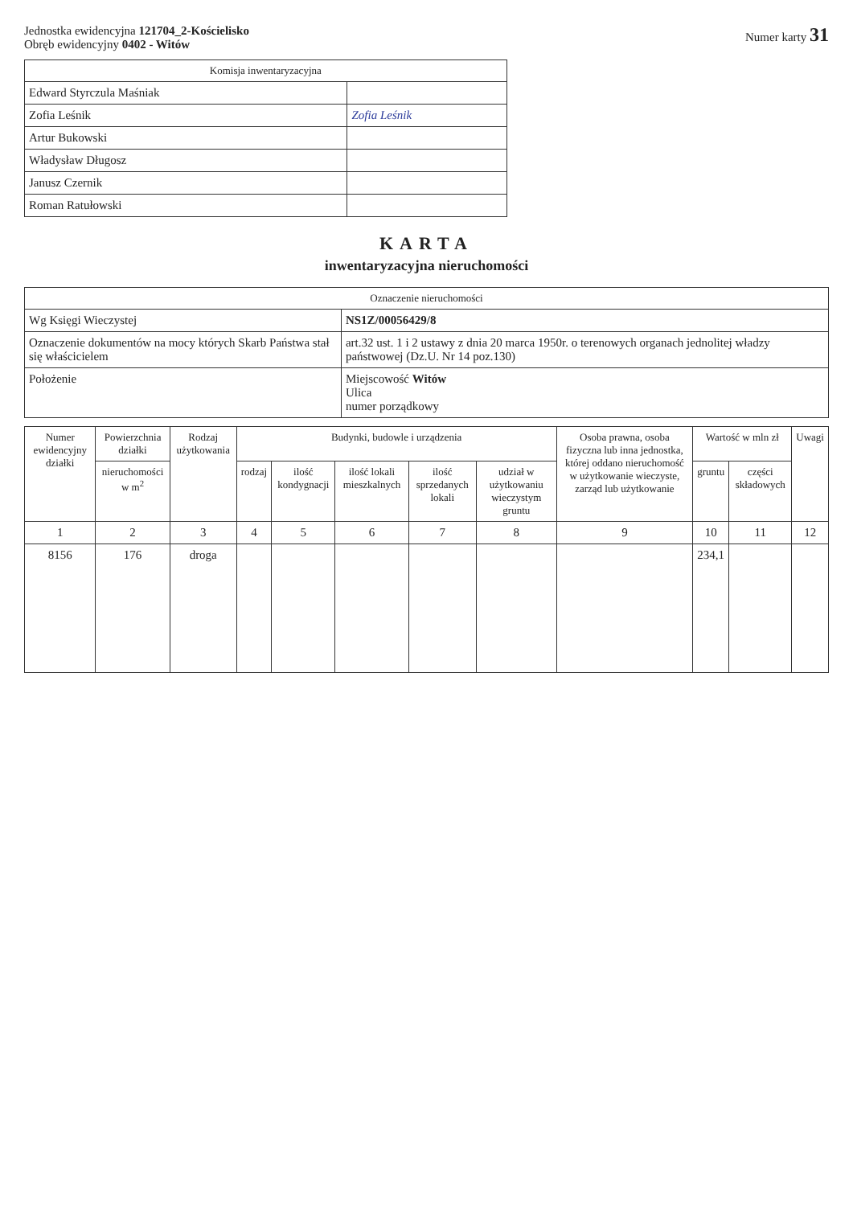Jednostka ewidencyjna 121704_2-Kościelisko
Obręb ewidencyjny 0402 - Witów
Numer karty 31
| Komisja inwentaryzacyjna | |
| --- | --- |
| Edward Styrczula Maśniak | |
| Zofia Leśnik | Zofia Leśnik |
| Artur Bukowski | |
| Władysław Długosz | |
| Janusz Czernik | |
| Roman Ratułowski | |
KARTA
inwentaryzacyjna nieruchomości
| Oznaczenie nieruchomości | |
| --- | --- |
| Wg Księgi Wieczystej | NS1Z/00056429/8 |
| Oznaczenie dokumentów na mocy których Skarb Państwa stał się właścicielem | art.32 ust. 1 i 2 ustawy z dnia 20 marca 1950r. o terenowych organach jednolitej władzy państwowej (Dz.U. Nr 14 poz.130) |
| Położenie | Miejscowość Witów Ulica numer porządkowy |
| Numer ewidencyjny działki | Powierzchnia działki | Rodzaj użytkowania | Budynki, budowle i urządzenia | | | | | Osoba prawna, osoba fizyczna lub inna jednostka, której oddano nieruchomość w użytkowanie wieczyste, zarząd lub użytkowanie | Wartość w mln zł | | Uwagi |
| --- | --- | --- | --- | --- | --- | --- | --- | --- | --- | --- | --- |
| | nieruchomości w m<sup>2</sup> | | rodzaj | ilość kondygnacji | ilość lokali mieszkalnych | ilość sprzedanych lokali | udział w użytkowaniu wieczystym gruntu | | gruntu | części składowych | |
| 1 | 2 | 3 | 4 | 5 | 6 | 7 | 8 | 9 | 10 | 11 | 12 |
| 8156 | 176 | droga | | | | | | | 234,1 | | |